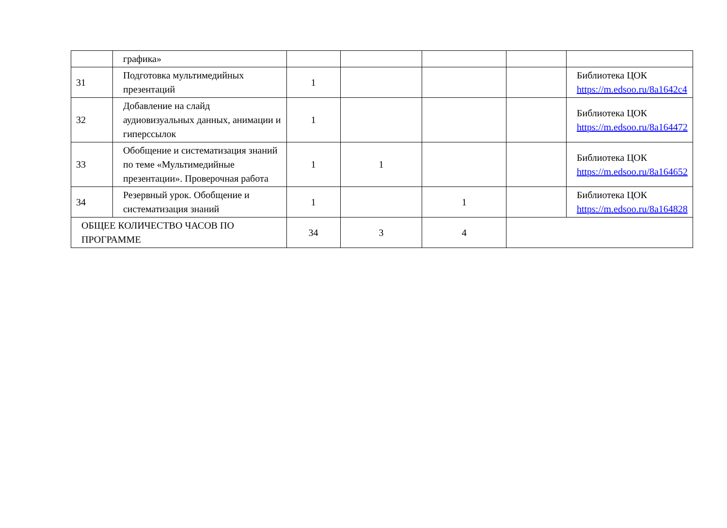| | графика» | | | | | |
| 31 | Подготовка мультимедийных презентаций | 1 | | | | Библиотека ЦОК https://m.edsoo.ru/8a1642c4 |
| 32 | Добавление на слайд аудиовизуальных данных, анимации и гиперссылок | 1 | | | | Библиотека ЦОК https://m.edsoo.ru/8a164472 |
| 33 | Обобщение и систематизация знаний по теме «Мультимедийные презентации». Проверочная работа | 1 | 1 | | | Библиотека ЦОК https://m.edsoo.ru/8a164652 |
| 34 | Резервный урок. Обобщение и систематизация знаний | 1 | | 1 | | Библиотека ЦОК https://m.edsoo.ru/8a164828 |
| ОБЩЕЕ КОЛИЧЕСТВО ЧАСОВ ПО ПРОГРАММЕ | | 34 | 3 | 4 | | |